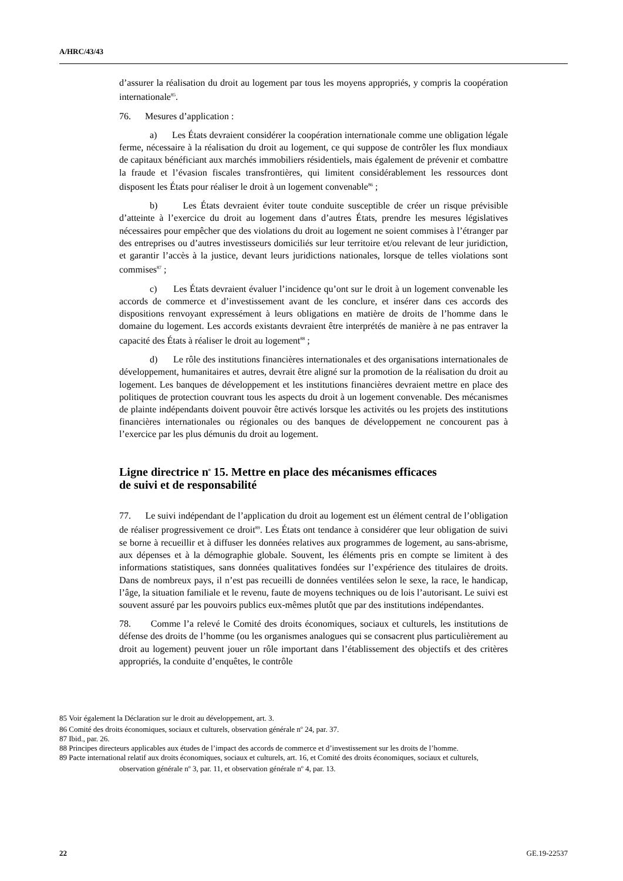A/HRC/43/43
d’assurer la réalisation du droit au logement par tous les moyens appropriés, y compris la coopération internationale<sup>85</sup>.
76. Mesures d’application :
a) Les États devraient considérer la coopération internationale comme une obligation légale ferme, nécessaire à la réalisation du droit au logement, ce qui suppose de contrôler les flux mondiaux de capitaux bénéficiant aux marchés immobiliers résidentiels, mais également de prévenir et combattre la fraude et l’évasion fiscales transfrontières, qui limitent considérablement les ressources dont disposent les États pour réaliser le droit à un logement convenable<sup>86</sup> ;
b) Les États devraient éviter toute conduite susceptible de créer un risque prévisible d’atteinte à l’exercice du droit au logement dans d’autres États, prendre les mesures législatives nécessaires pour empêcher que des violations du droit au logement ne soient commises à l’étranger par des entreprises ou d’autres investisseurs domiciliés sur leur territoire et/ou relevant de leur juridiction, et garantir l’accès à la justice, devant leurs juridictions nationales, lorsque de telles violations sont commises<sup>87</sup> ;
c) Les États devraient évaluer l’incidence qu’ont sur le droit à un logement convenable les accords de commerce et d’investissement avant de les conclure, et insérer dans ces accords des dispositions renvoyant expressément à leurs obligations en matière de droits de l’homme dans le domaine du logement. Les accords existants devraient être interprétés de manière à ne pas entraver la capacité des États à réaliser le droit au logement<sup>88</sup> ;
d) Le rôle des institutions financières internationales et des organisations internationales de développement, humanitaires et autres, devrait être aligné sur la promotion de la réalisation du droit au logement. Les banques de développement et les institutions financières devraient mettre en place des politiques de protection couvrant tous les aspects du droit à un logement convenable. Des mécanismes de plainte indépendants doivent pouvoir être activés lorsque les activités ou les projets des institutions financières internationales ou régionales ou des banques de développement ne concourent pas à l’exercice par les plus démunis du droit au logement.
Ligne directrice n<sup>o</sup> 15. Mettre en place des mécanismes efficaces
de suivi et de responsabilité
77. Le suivi indépendant de l’application du droit au logement est un élément central de l’obligation de réaliser progressivement ce droit<sup>89</sup>. Les États ont tendance à considérer que leur obligation de suivi se borne à recueillir et à diffuser les données relatives aux programmes de logement, au sans-abrisme, aux dépenses et à la démographie globale. Souvent, les éléments pris en compte se limitent à des informations statistiques, sans données qualitatives fondées sur l’expérience des titulaires de droits. Dans de nombreux pays, il n’est pas recueilli de données ventilées selon le sexe, la race, le handicap, l’âge, la situation familiale et le revenu, faute de moyens techniques ou de lois l’autorisant. Le suivi est souvent assuré par les pouvoirs publics eux-mêmes plutôt que par des institutions indépendantes.
78. Comme l’a relevé le Comité des droits économiques, sociaux et culturels, les institutions de défense des droits de l’homme (ou les organismes analogues qui se consacrent plus particulièrement au droit au logement) peuvent jouer un rôle important dans l’établissement des objectifs et des critères appropriés, la conduite d’enquêtes, le contrôle
85 Voir également la Déclaration sur le droit au développement, art. 3.
86 Comité des droits économiques, sociaux et culturels, observation générale n<sup>o</sup> 24, par. 37.
87 Ibid., par. 26.
88 Principes directeurs applicables aux études de l’impact des accords de commerce et d’investissement sur les droits de l’homme.
89 Pacte international relatif aux droits économiques, sociaux et culturels, art. 16, et Comité des droits économiques, sociaux et culturels, observation générale n<sup>o</sup> 3, par. 11, et observation générale n<sup>o</sup> 4, par. 13.
22 GE.19-22537